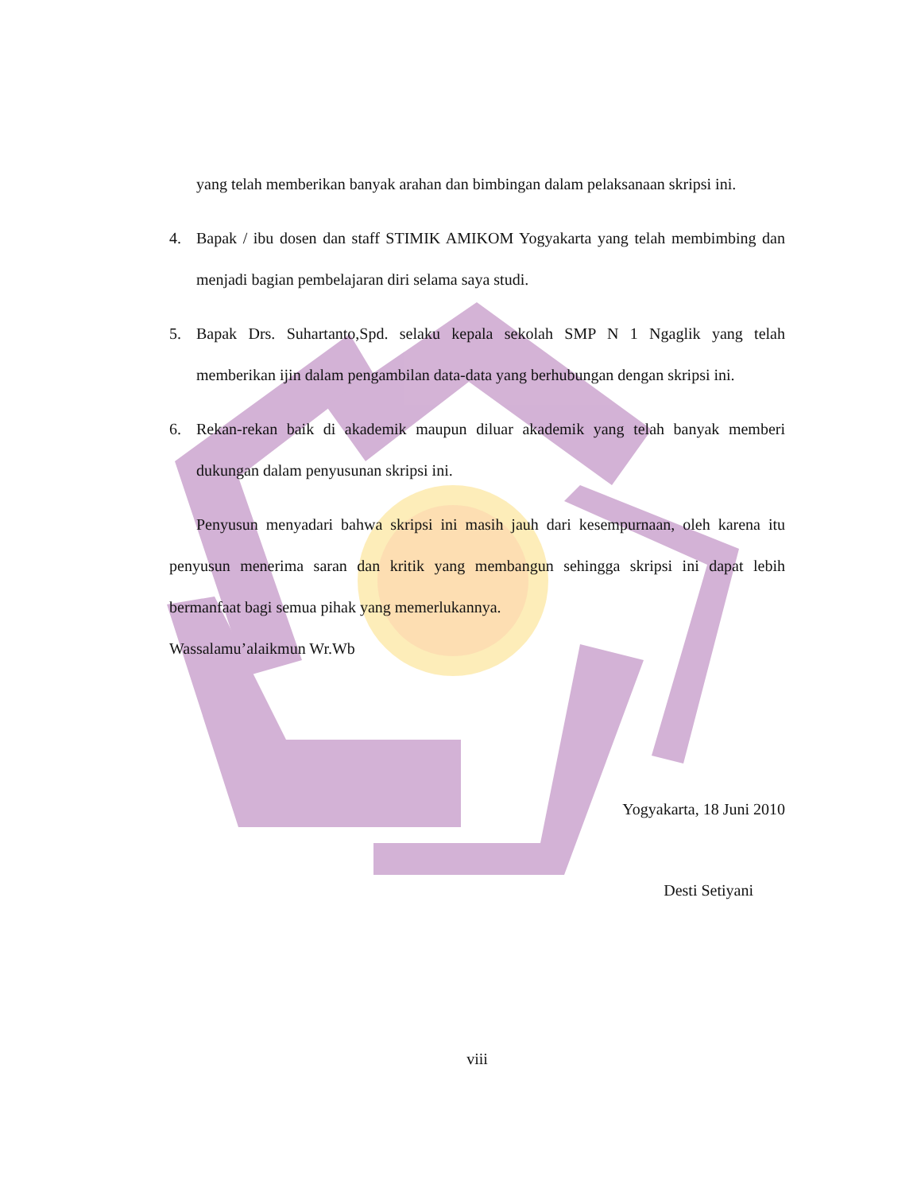yang telah memberikan banyak arahan dan bimbingan dalam pelaksanaan skripsi ini.
4. Bapak / ibu dosen dan staff STIMIK AMIKOM Yogyakarta yang telah membimbing dan menjadi bagian pembelajaran diri selama saya studi.
5. Bapak Drs. Suhartanto,Spd. selaku kepala sekolah SMP N 1 Ngaglik yang telah memberikan ijin dalam pengambilan data-data yang berhubungan dengan skripsi ini.
6. Rekan-rekan baik di akademik maupun diluar akademik yang telah banyak memberi dukungan dalam penyusunan skripsi ini.
Penyusun menyadari bahwa skripsi ini masih jauh dari kesempurnaan, oleh karena itu penyusun menerima saran dan kritik yang membangun sehingga skripsi ini dapat lebih bermanfaat bagi semua pihak yang memerlukannya.
Wassalamu’alaikmun Wr.Wb
Yogyakarta, 18 Juni 2010
Desti Setiyani
viii